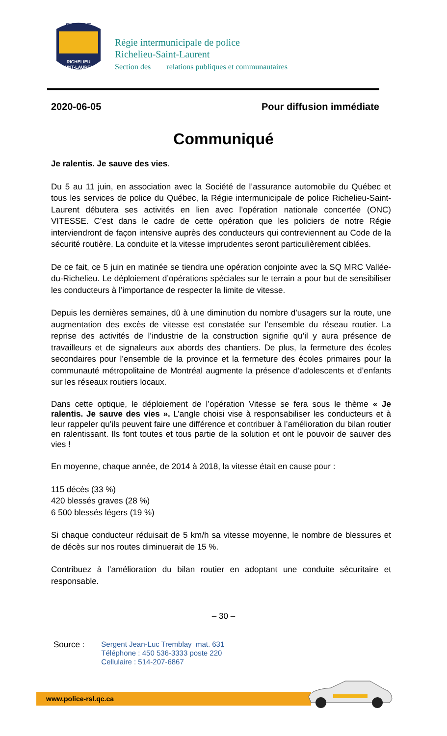POLICE
RICHELIEU
SAINT-LAURENT
Régie intermunicipale de police
Richelieu-Saint-Laurent
Section des relations publiques et communautaires
2020-06-05 Pour diffusion immédiate
Communiqué
Je ralentis. Je sauve des vies.
Du 5 au 11 juin, en association avec la Société de l’assurance automobile du Québec et tous les services de police du Québec, la Régie intermunicipale de police Richelieu-Saint-Laurent débutera ses activités en lien avec l’opération nationale concertée (ONC) VITESSE. C’est dans le cadre de cette opération que les policiers de notre Régie interviendront de façon intensive auprès des conducteurs qui contreviennent au Code de la sécurité routière. La conduite et la vitesse imprudentes seront particulièrement ciblées.
De ce fait, ce 5 juin en matinée se tiendra une opération conjointe avec la SQ MRC Vallée-du-Richelieu. Le déploiement d’opérations spéciales sur le terrain a pour but de sensibiliser les conducteurs à l’importance de respecter la limite de vitesse.
Depuis les dernières semaines, dû à une diminution du nombre d’usagers sur la route, une augmentation des excès de vitesse est constatée sur l’ensemble du réseau routier. La reprise des activités de l’industrie de la construction signifie qu’il y aura présence de travailleurs et de signaleurs aux abords des chantiers. De plus, la fermeture des écoles secondaires pour l’ensemble de la province et la fermeture des écoles primaires pour la communauté métropolitaine de Montréal augmente la présence d’adolescents et d’enfants sur les réseaux routiers locaux.
Dans cette optique, le déploiement de l’opération Vitesse se fera sous le thème « Je ralentis. Je sauve des vies ». L’angle choisi vise à responsabiliser les conducteurs et à leur rappeler qu’ils peuvent faire une différence et contribuer à l’amélioration du bilan routier en ralentissant. Ils font toutes et tous partie de la solution et ont le pouvoir de sauver des vies !
En moyenne, chaque année, de 2014 à 2018, la vitesse était en cause pour :
115 décès (33 %)
420 blessés graves (28 %)
6 500 blessés légers (19 %)
Si chaque conducteur réduisait de 5 km/h sa vitesse moyenne, le nombre de blessures et de décès sur nos routes diminuerait de 15 %.
Contribuez à l’amélioration du bilan routier en adoptant une conduite sécuritaire et responsable.
– 30 –
Source :
Sergent Jean-Luc Tremblay mat. 631
Téléphone : 450 536-3333 poste 220
Cellulaire : 514-207-6867
www.police-rsl.qc.ca